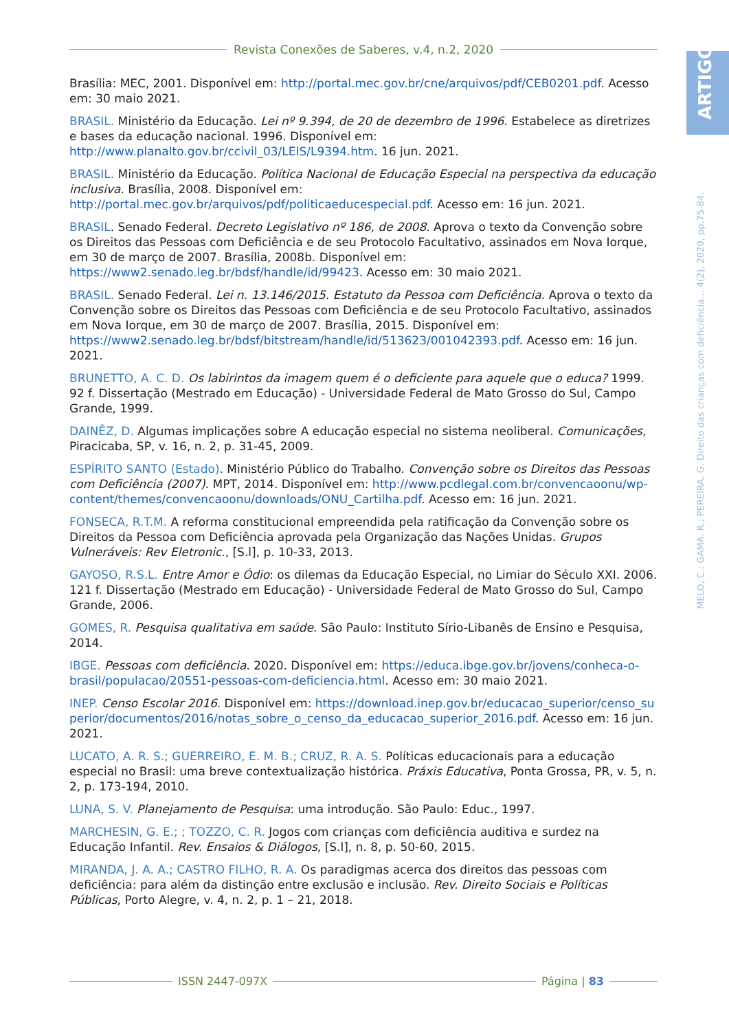Revista Conexões de Saberes, v.4, n.2, 2020
ARTIGO
MELO, C.; GAMA, R.; PEREIRA, G. Direito das crianças com deficiência... 4(2), 2020, pp.75-84.
Brasília: MEC, 2001. Disponível em: http://portal.mec.gov.br/cne/arquivos/pdf/CEB0201.pdf. Acesso em: 30 maio 2021.
BRASIL. Ministério da Educação. Lei nº 9.394, de 20 de dezembro de 1996. Estabelece as diretrizes e bases da educação nacional. 1996. Disponível em: http://www.planalto.gov.br/ccivil_03/LEIS/L9394.htm. 16 jun. 2021.
BRASIL. Ministério da Educação. Política Nacional de Educação Especial na perspectiva da educação inclusiva. Brasília, 2008. Disponível em: http://portal.mec.gov.br/arquivos/pdf/politicaeducespecial.pdf. Acesso em: 16 jun. 2021.
BRASIL. Senado Federal. Decreto Legislativo nº 186, de 2008. Aprova o texto da Convenção sobre os Direitos das Pessoas com Deficiência e de seu Protocolo Facultativo, assinados em Nova Iorque, em 30 de março de 2007. Brasília, 2008b. Disponível em: https://www2.senado.leg.br/bdsf/handle/id/99423. Acesso em: 30 maio 2021.
BRASIL. Senado Federal. Lei n. 13.146/2015. Estatuto da Pessoa com Deficiência. Aprova o texto da Convenção sobre os Direitos das Pessoas com Deficiência e de seu Protocolo Facultativo, assinados em Nova Iorque, em 30 de março de 2007. Brasília, 2015. Disponível em: https://www2.senado.leg.br/bdsf/bitstream/handle/id/513623/001042393.pdf. Acesso em: 16 jun. 2021.
BRUNETTO, A. C. D. Os labirintos da imagem quem é o deficiente para aquele que o educa? 1999. 92 f. Dissertação (Mestrado em Educação) - Universidade Federal de Mato Grosso do Sul, Campo Grande, 1999.
DAINÊZ, D. Algumas implicações sobre A educação especial no sistema neoliberal. Comunicações, Piracicaba, SP, v. 16, n. 2, p. 31-45, 2009.
ESPÍRITO SANTO (Estado). Ministério Público do Trabalho. Convenção sobre os Direitos das Pessoas com Deficiência (2007). MPT, 2014. Disponível em: http://www.pcdlegal.com.br/convencaoonu/wp-content/themes/convencaoonu/downloads/ONU_Cartilha.pdf. Acesso em: 16 jun. 2021.
FONSECA, R.T.M. A reforma constitucional empreendida pela ratificação da Convenção sobre os Direitos da Pessoa com Deficiência aprovada pela Organização das Nações Unidas. Grupos Vulneráveis: Rev Eletronic., [S.l], p. 10-33, 2013.
GAYOSO, R.S.L. Entre Amor e Ódio: os dilemas da Educação Especial, no Limiar do Século XXI. 2006. 121 f. Dissertação (Mestrado em Educação) - Universidade Federal de Mato Grosso do Sul, Campo Grande, 2006.
GOMES, R. Pesquisa qualitativa em saúde. São Paulo: Instituto Sírio-Libanês de Ensino e Pesquisa, 2014.
IBGE. Pessoas com deficiência. 2020. Disponível em: https://educa.ibge.gov.br/jovens/conheca-o-brasil/populacao/20551-pessoas-com-deficiencia.html. Acesso em: 30 maio 2021.
INEP. Censo Escolar 2016. Disponível em: https://download.inep.gov.br/educacao_superior/censo_superior/documentos/2016/notas_sobre_o_censo_da_educacao_superior_2016.pdf. Acesso em: 16 jun. 2021.
LUCATO, A. R. S.; GUERREIRO, E. M. B.; CRUZ, R. A. S. Políticas educacionais para a educação especial no Brasil: uma breve contextualização histórica. Práxis Educativa, Ponta Grossa, PR, v. 5, n. 2, p. 173-194, 2010.
LUNA, S. V. Planejamento de Pesquisa: uma introdução. São Paulo: Educ., 1997.
MARCHESIN, G. E.; ; TOZZO, C. R. Jogos com crianças com deficiência auditiva e surdez na Educação Infantil. Rev. Ensaios & Diálogos, [S.l], n. 8, p. 50-60, 2015.
MIRANDA, J. A. A.; CASTRO FILHO, R. A. Os paradigmas acerca dos direitos das pessoas com deficiência: para além da distinção entre exclusão e inclusão. Rev. Direito Sociais e Políticas Públicas, Porto Alegre, v. 4, n. 2, p. 1 – 21, 2018.
ISSN 2447-097X Página | 83